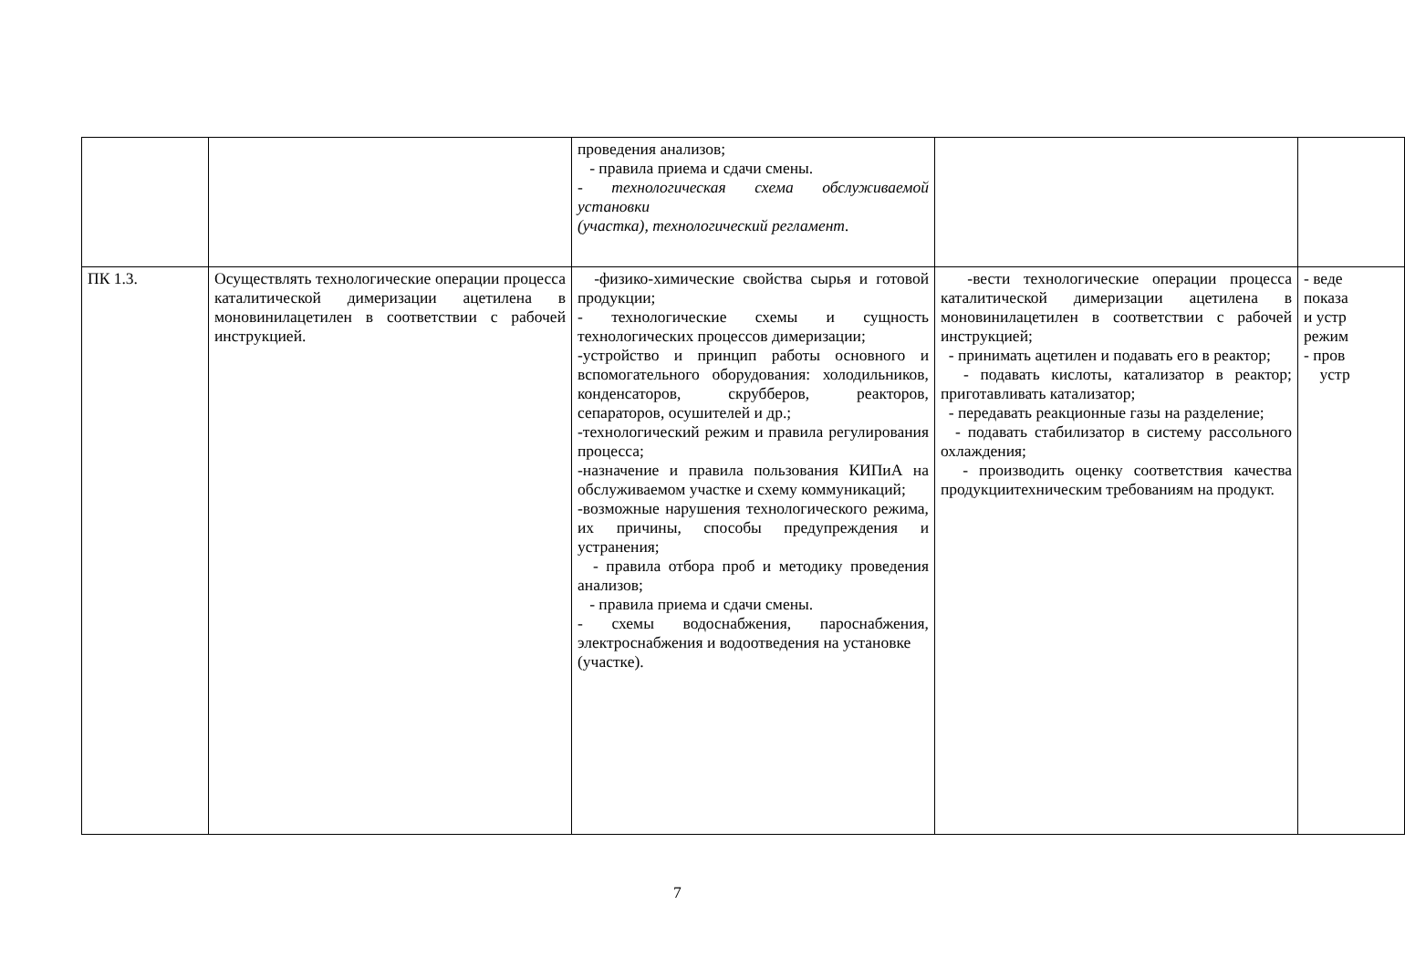| | | проведения анализов; - правила приема и сдачи смены. - технологическая схема обслуживаемой установки (участка), технологический регламент. | | |
| ПК 1.3. | Осуществлять технологические операции процесса каталитической димеризации ацетилена в моновинилацетилен в соответствии с рабочей инструкцией. | -физико-химические свойства сырья и готовой продукции; - технологические схемы и сущность технологических процессов димеризации; -устройство и принцип работы основного и вспомогательного оборудования: холодильников, конденсаторов, скрубберов, реакторов, сепараторов, осушителей и др.; -технологический режим и правила регулирования процесса; -назначение и правила пользования КИПиА на обслуживаемом участке и схему коммуникаций; -возможные нарушения технологического режима, их причины, способы предупреждения и устранения; - правила отбора проб и методику проведения анализов; - правила приема и сдачи смены. - схемы водоснабжения, пароснабжения, электроснабжения и водоотведения на установке (участке). | -вести технологические операции процесса каталитической димеризации ацетилена в моновинилацетилен в соответствии с рабочей инструкцией; - принимать ацетилен и подавать его в реактор; - подавать кислоты, катализатор в реактор; приготавливать катализатор; - передавать реакционные газы на разделение; - подавать стабилизатор в систему рассольного охлаждения; - производить оценку соответствия качества продукциитехническим требованиям на продукт. | - веде показа и устр режим - пров устр |
7